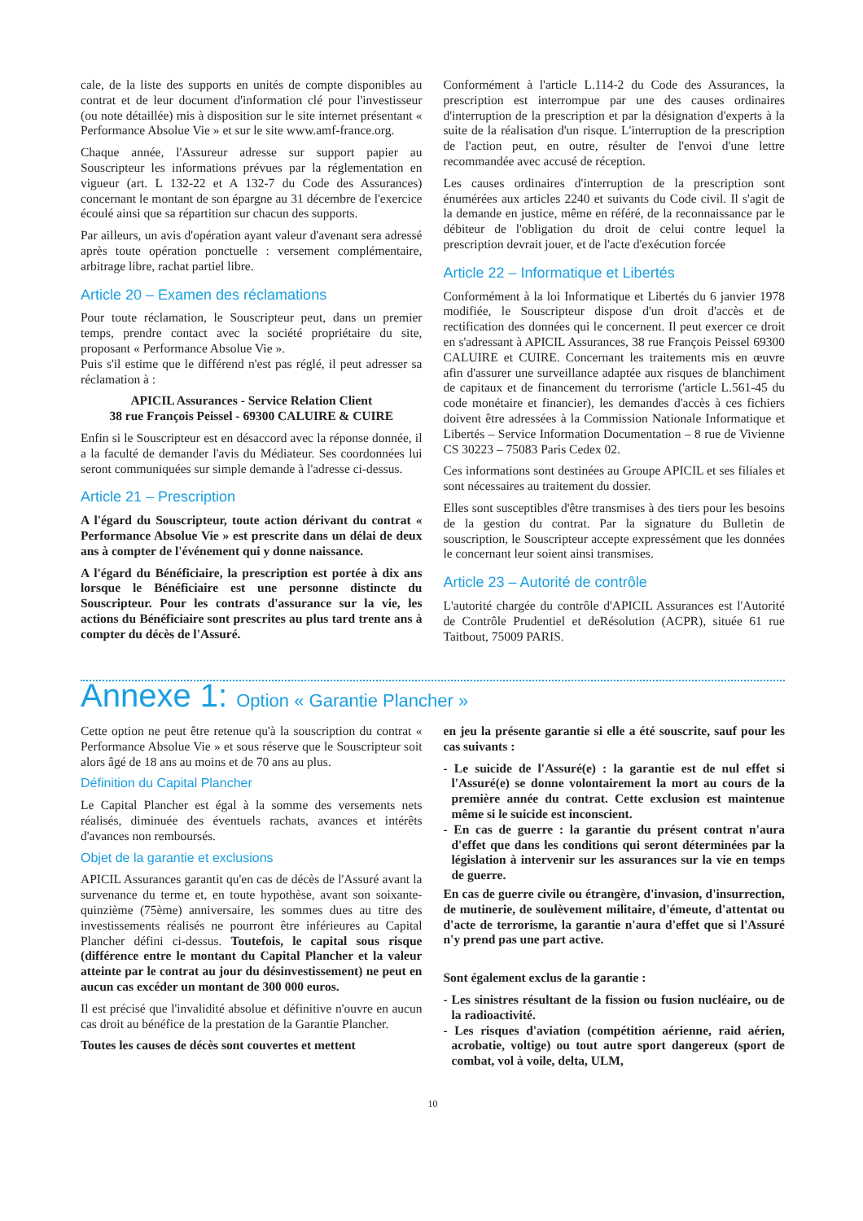cale, de la liste des supports en unités de compte disponibles au contrat et de leur document d'information clé pour l'investisseur (ou note détaillée) mis à disposition sur le site internet présentant « Performance Absolue Vie » et sur le site www.amf-france.org.
Chaque année, l'Assureur adresse sur support papier au Souscripteur les informations prévues par la réglementation en vigueur (art. L 132-22 et A 132-7 du Code des Assurances) concernant le montant de son épargne au 31 décembre de l'exercice écoulé ainsi que sa répartition sur chacun des supports.
Par ailleurs, un avis d'opération ayant valeur d'avenant sera adressé après toute opération ponctuelle : versement complémentaire, arbitrage libre, rachat partiel libre.
Article 20 – Examen des réclamations
Pour toute réclamation, le Souscripteur peut, dans un premier temps, prendre contact avec la société propriétaire du site, proposant « Performance Absolue Vie ».
Puis s'il estime que le différend n'est pas réglé, il peut adresser sa réclamation à :
APICIL Assurances - Service Relation Client
38 rue François Peissel - 69300 CALUIRE & CUIRE
Enfin si le Souscripteur est en désaccord avec la réponse donnée, il a la faculté de demander l'avis du Médiateur. Ses coordonnées lui seront communiquées sur simple demande à l'adresse ci-dessus.
Article 21 – Prescription
A l'égard du Souscripteur, toute action dérivant du contrat « Performance Absolue Vie » est prescrite dans un délai de deux ans à compter de l'événement qui y donne naissance.
A l'égard du Bénéficiaire, la prescription est portée à dix ans lorsque le Bénéficiaire est une personne distincte du Souscripteur. Pour les contrats d'assurance sur la vie, les actions du Bénéficiaire sont prescrites au plus tard trente ans à compter du décès de l'Assuré.
Conformément à l'article L.114-2 du Code des Assurances, la prescription est interrompue par une des causes ordinaires d'interruption de la prescription et par la désignation d'experts à la suite de la réalisation d'un risque. L'interruption de la prescription de l'action peut, en outre, résulter de l'envoi d'une lettre recommandée avec accusé de réception.
Les causes ordinaires d'interruption de la prescription sont énumérées aux articles 2240 et suivants du Code civil. Il s'agit de la demande en justice, même en référé, de la reconnaissance par le débiteur de l'obligation du droit de celui contre lequel la prescription devrait jouer, et de l'acte d'exécution forcée
Article 22 – Informatique et Libertés
Conformément à la loi Informatique et Libertés du 6 janvier 1978 modifiée, le Souscripteur dispose d'un droit d'accès et de rectification des données qui le concernent. Il peut exercer ce droit en s'adressant à APICIL Assurances, 38 rue François Peissel 69300 CALUIRE et CUIRE. Concernant les traitements mis en œuvre afin d'assurer une surveillance adaptée aux risques de blanchiment de capitaux et de financement du terrorisme ('article L.561-45 du code monétaire et financier), les demandes d'accès à ces fichiers doivent être adressées à la Commission Nationale Informatique et Libertés – Service Information Documentation – 8 rue de Vivienne CS 30223 – 75083 Paris Cedex 02.
Ces informations sont destinées au Groupe APICIL et ses filiales et sont nécessaires au traitement du dossier.
Elles sont susceptibles d'être transmises à des tiers pour les besoins de la gestion du contrat. Par la signature du Bulletin de souscription, le Souscripteur accepte expressément que les données le concernant leur soient ainsi transmises.
Article 23 – Autorité de contrôle
L'autorité chargée du contrôle d'APICIL Assurances est l'Autorité de Contrôle Prudentiel et deRésolution (ACPR), située 61 rue Taitbout, 75009 PARIS.
Annexe 1: Option « Garantie Plancher »
Cette option ne peut être retenue qu'à la souscription du contrat « Performance Absolue Vie » et sous réserve que le Souscripteur soit alors âgé de 18 ans au moins et de 70 ans au plus.
Définition du Capital Plancher
Le Capital Plancher est égal à la somme des versements nets réalisés, diminuée des éventuels rachats, avances et intérêts d'avances non remboursés.
Objet de la garantie et exclusions
APICIL Assurances garantit qu'en cas de décès de l'Assuré avant la survenance du terme et, en toute hypothèse, avant son soixante-quinzième (75ème) anniversaire, les sommes dues au titre des investissements réalisés ne pourront être inférieures au Capital Plancher défini ci-dessus. Toutefois, le capital sous risque (différence entre le montant du Capital Plancher et la valeur atteinte par le contrat au jour du désinvestissement) ne peut en aucun cas excéder un montant de 300 000 euros.
Il est précisé que l'invalidité absolue et définitive n'ouvre en aucun cas droit au bénéfice de la prestation de la Garantie Plancher.
Toutes les causes de décès sont couvertes et mettent
en jeu la présente garantie si elle a été souscrite, sauf pour les cas suivants :
- Le suicide de l'Assuré(e) : la garantie est de nul effet si l'Assuré(e) se donne volontairement la mort au cours de la première année du contrat. Cette exclusion est maintenue même si le suicide est inconscient.
- En cas de guerre : la garantie du présent contrat n'aura d'effet que dans les conditions qui seront déterminées par la législation à intervenir sur les assurances sur la vie en temps de guerre.
En cas de guerre civile ou étrangère, d'invasion, d'insurrection, de mutinerie, de soulèvement militaire, d'émeute, d'attentat ou d'acte de terrorisme, la garantie n'aura d'effet que si l'Assuré n'y prend pas une part active.
Sont également exclus de la garantie :
- Les sinistres résultant de la fission ou fusion nucléaire, ou de la radioactivité.
- Les risques d'aviation (compétition aérienne, raid aérien, acrobatie, voltige) ou tout autre sport dangereux (sport de combat, vol à voile, delta, ULM,
10